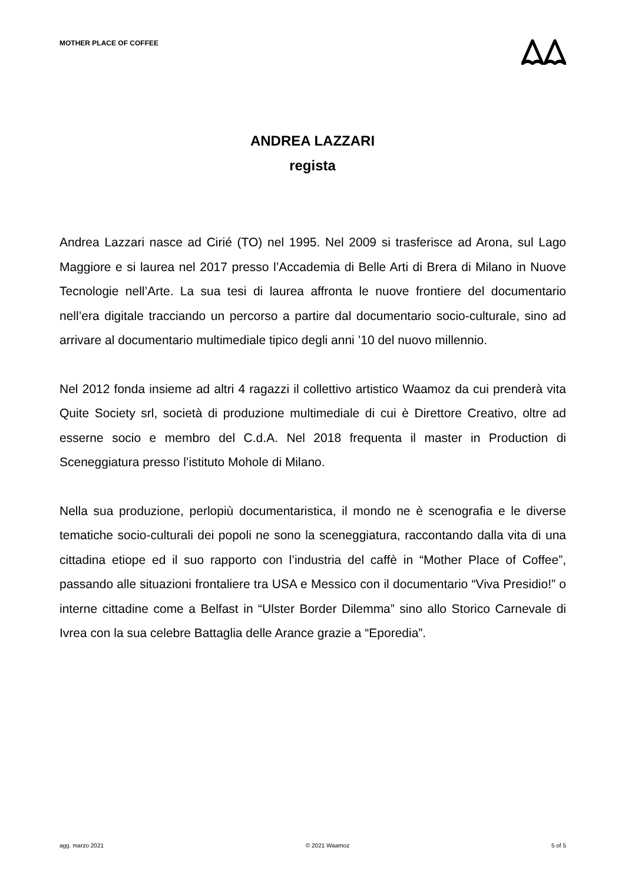MOTHER PLACE OF COFFEE
ANDREA LAZZARI
regista
Andrea Lazzari nasce ad Cirié (TO) nel 1995. Nel 2009 si trasferisce ad Arona, sul Lago Maggiore e si laurea nel 2017 presso l’Accademia di Belle Arti di Brera di Milano in Nuove Tecnologie nell’Arte. La sua tesi di laurea affronta le nuove frontiere del documentario nell’era digitale tracciando un percorso a partire dal documentario socio-culturale, sino ad arrivare al documentario multimediale tipico degli anni ’10 del nuovo millennio.
Nel 2012 fonda insieme ad altri 4 ragazzi il collettivo artistico Waamoz da cui prenderà vita Quite Society srl, società di produzione multimediale di cui è Direttore Creativo, oltre ad esserne socio e membro del C.d.A. Nel 2018 frequenta il master in Production di Sceneggiatura presso l’istituto Mohole di Milano.
Nella sua produzione, perlopiù documentaristica, il mondo ne è scenografia e le diverse tematiche socio-culturali dei popoli ne sono la sceneggiatura, raccontando dalla vita di una cittadina etiope ed il suo rapporto con l’industria del caffè in “Mother Place of Coffee”, passando alle situazioni frontaliere tra USA e Messico con il documentario “Viva Presidio!” o interne cittadine come a Belfast in “Ulster Border Dilemma” sino allo Storico Carnevale di Ivrea con la sua celebre Battaglia delle Arance grazie a “Eporedia”.
agg. marzo 2021 © 2021 Waamoz 5 of 5